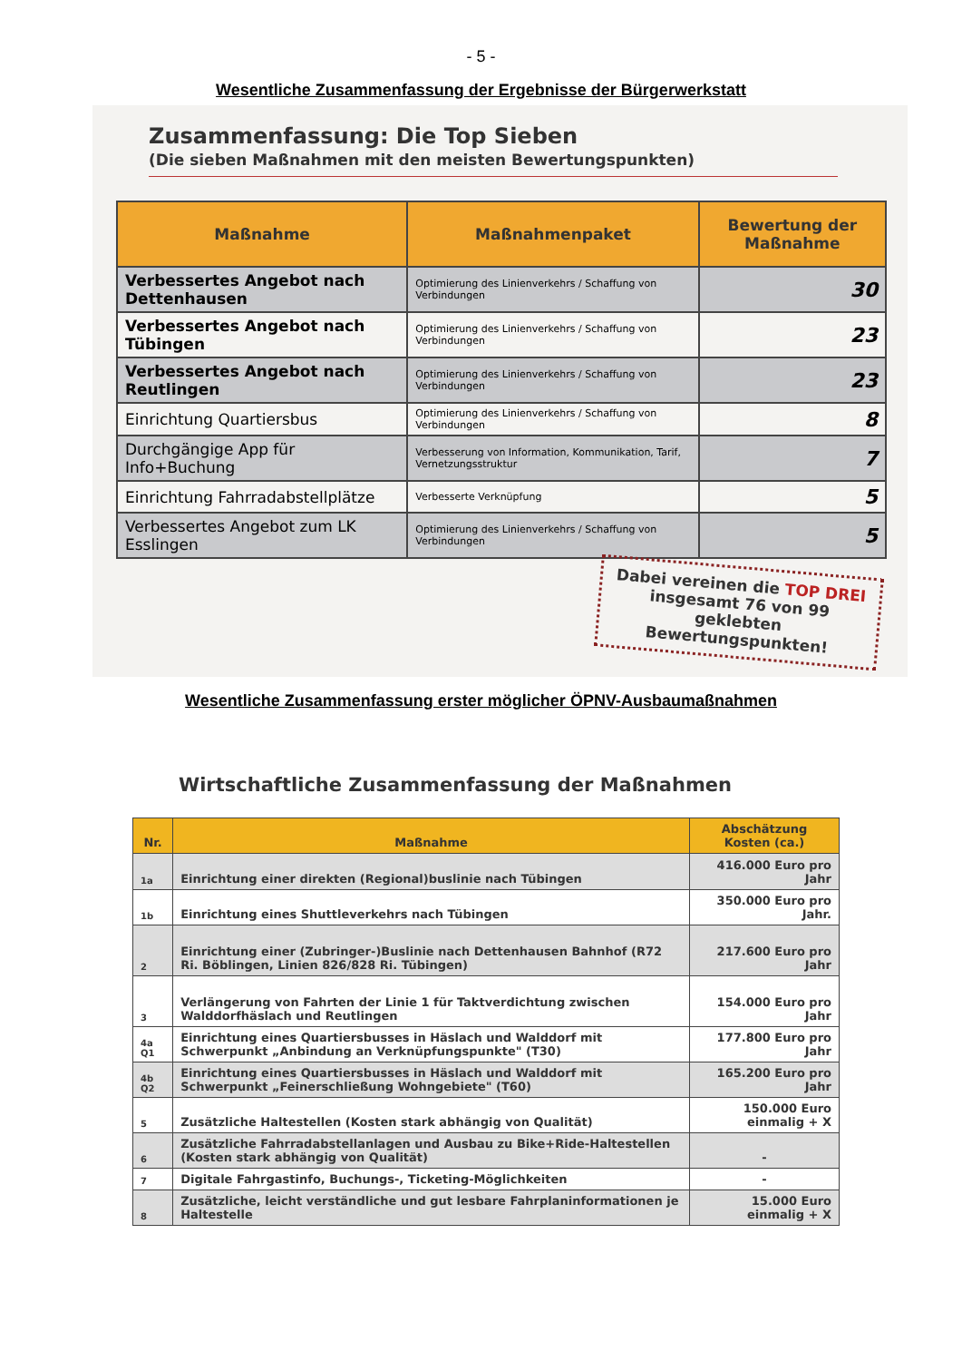- 5 -
Wesentliche Zusammenfassung der Ergebnisse der Bürgerwerkstatt
Zusammenfassung: Die Top Sieben
(Die sieben Maßnahmen mit den meisten Bewertungspunkten)
| Maßnahme | Maßnahmenpaket | Bewertung der Maßnahme |
| --- | --- | --- |
| Verbessertes Angebot nach Dettenhausen | Optimierung des Linienverkehrs / Schaffung von Verbindungen | 30 |
| Verbessertes Angebot nach Tübingen | Optimierung des Linienverkehrs / Schaffung von Verbindungen | 23 |
| Verbessertes Angebot nach Reutlingen | Optimierung des Linienverkehrs / Schaffung von Verbindungen | 23 |
| Einrichtung Quartiersbus | Optimierung des Linienverkehrs / Schaffung von Verbindungen | 8 |
| Durchgängige App für Info+Buchung | Verbesserung von Information, Kommunikation, Tarif, Vernetzungsstruktur | 7 |
| Einrichtung Fahrradabstellplätze | Verbesserte Verknüpfung | 5 |
| Verbessertes Angebot zum LK Esslingen | Optimierung des Linienverkehrs / Schaffung von Verbindungen | 5 |
Dabei vereinen die TOP DREI insgesamt 76 von 99 geklebten Bewertungspunkten!
Wesentliche Zusammenfassung erster möglicher ÖPNV-Ausbaumaßnahmen
Wirtschaftliche Zusammenfassung der Maßnahmen
| Nr. | Maßnahme | Abschätzung Kosten (ca.) |
| --- | --- | --- |
| 1a | Einrichtung einer direkten (Regional)buslinie nach Tübingen | 416.000 Euro pro Jahr |
| 1b | Einrichtung eines Shuttleverkehrs nach Tübingen | 350.000 Euro pro Jahr. |
| 2 | Einrichtung einer (Zubringer-)Buslinie nach Dettenhausen Bahnhof (R72 Ri. Böblingen, Linien 826/828 Ri. Tübingen) | 217.600 Euro pro Jahr |
| 3 | Verlängerung von Fahrten der Linie 1 für Taktverdichtung zwischen Walddorfhäslach und Reutlingen | 154.000 Euro pro Jahr |
| 4a Q1 | Einrichtung eines Quartiersbusses in Häslach und Walddorf mit Schwerpunkt „Anbindung an Verknüpfungspunkte" (T30) | 177.800 Euro pro Jahr |
| 4b Q2 | Einrichtung eines Quartiersbusses in Häslach und Walddorf mit Schwerpunkt „Feinerschließung Wohngebiete" (T60) | 165.200 Euro pro Jahr |
| 5 | Zusätzliche Haltestellen (Kosten stark abhängig von Qualität) | 150.000 Euro einmalig + X |
| 6 | Zusätzliche Fahrradabstellanlagen und Ausbau zu Bike+Ride-Haltestellen (Kosten stark abhängig von Qualität) | - |
| 7 | Digitale Fahrgastinfo, Buchungs-, Ticketing-Möglichkeiten | - |
| 8 | Zusätzliche, leicht verständliche und gut lesbare Fahrplaninformationen je Haltestelle | 15.000 Euro einmalig + X |